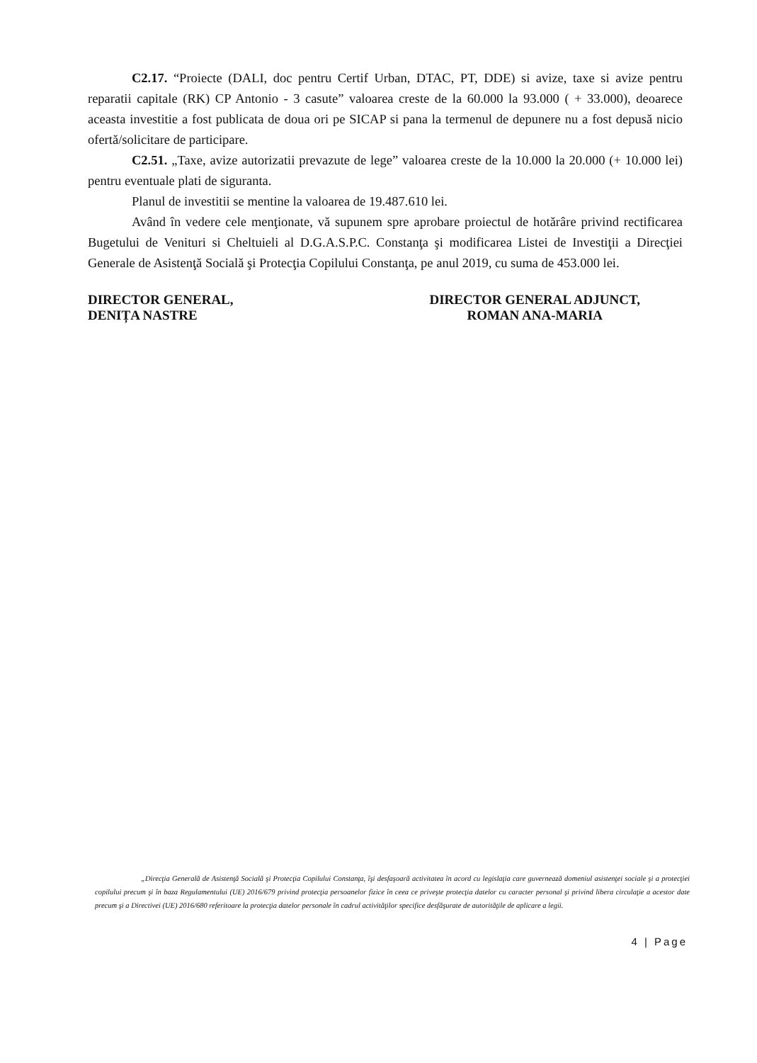C2.17. “Proiecte (DALI, doc pentru Certif Urban, DTAC, PT, DDE) si avize, taxe si avize pentru reparatii capitale (RK) CP Antonio - 3 casute” valoarea creste de la 60.000 la 93.000 ( + 33.000), deoarece aceasta investitie a fost publicata de doua ori pe SICAP si pana la termenul de depunere nu a fost depusă nicio ofertă/solicitare de participare.
C2.51. „Taxe, avize autorizatii prevazute de lege” valoarea creste de la 10.000 la 20.000 (+ 10.000 lei) pentru eventuale plati de siguranta.
Planul de investitii se mentine la valoarea de 19.487.610 lei.
Având în vedere cele menţionate, vă supunem spre aprobare proiectul de hotărâre privind rectificarea Bugetului de Venituri si Cheltuieli al D.G.A.S.P.C. Constanţa şi modificarea Listei de Investiţii a Direcţiei Generale de Asistenţă Socială şi Protecţia Copilului Constanţa, pe anul 2019, cu suma de 453.000 lei.
DIRECTOR GENERAL,
DENIȚA NASTRE
DIRECTOR GENERAL ADJUNCT,
ROMAN ANA-MARIA
„Direcţia Generală de Asistenţă Socială şi Protecţia Copilului Constanţa, îşi desfaşoară activitatea în acord cu legislaţia care guvernează domeniul asistenţei sociale şi a protecţiei copilului precum şi în baza Regulamentului (UE) 2016/679 privind protecţia persoanelor fizice în ceea ce priveşte protecţia datelor cu caracter personal şi privind libera circulaţie a acestor date precum şi a Directivei (UE) 2016/680 referitoare la protecţia datelor personale în cadrul activităţilor specifice desfăşurate de autorităţile de aplicare a legii.
4 | Page